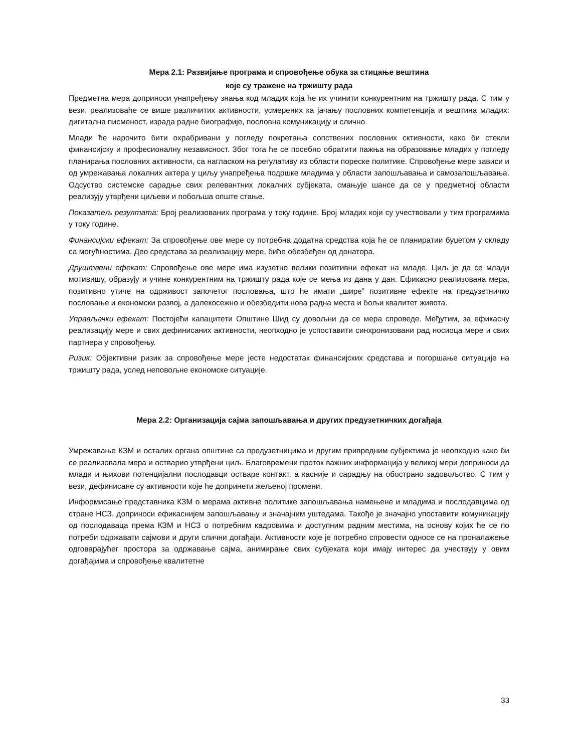Мера 2.1: Развијање програма и спровођење обука за стицање вештина
које су тражене на тржишту рада
Предметна мера доприноси унапређењу знања код младих која ће их учинити конкурентним на тржишту рада. С тим у вези, реализоваће се више различитих активности, усмерених ка јачању пословних компетенција и вештина младих: дигитална писменост, израда радне биографије, пословна комуникацију и слично.
Млади ће нарочито бити охрабривани у погледу покретања сопствених пословних сктивности, како би стекли финансијску и професионалну независност. Због тога ће се посебно обратити пажња на образовање младих у погледу планирања пословних активности, са нагласком на регулативу из области пореске политике. Спровођење мере зависи и од умрежавања локалних актера у циљу унапређења подршке младима у области запошљавања и самозапошљавања. Одсуство системске сарадње свих релевантних локалних субјеката, смањује шансе да се у предметној области реализују утврђени циљеви и побољша опште стање.
Показатељ резултата: Број реализованих програма у току године. Број младих који су учествовали у тим програмима у току године.
Финансијски ефекат: За спровођење ове мере су потребна додатна средства која ће се планиратии буџетом у складу са могућностима. Део средстава за реализацију мере, биће обезбеђен од донатора.
Друштвени ефекат: Спровођење ове мере има изузетно велики позитивни ефекат на младе. Циљ је да се млади мотивишу, образују и учине конкурентним на тржишту рада које се мења из дана у дан. Ефикасно реализована мера, позитивно утиче на одрживост започетог пословања, што ће имати „шире” позитивне ефекте на предузетничко пословање и економски развој, а далекосежно и обезбедити нова радна места и бољи квалитет живота.
Управљачки ефекат: Постојећи капацитети Општине Шид су довољни да се мера спроведе. Међутим, за ефикасну реализацију мере и свих дефинисаних активности, неопходно је успоставити синхронизовани рад носиоца мере и свих партнера у спровођењу.
Ризик: Објективни ризик за спровођење мере јесте недостатак финансијских средстава и погоршање ситуације на тржишту рада, услед неповољне економске ситуације.
Мера 2.2: Организација сајма запошљавања и других предузетничких догађаја
Умрежавање КЗМ и осталих органа општине са предузетницима и другим привредним субјектима је неопходно како би се реализовала мера и остварио утврђени циљ. Благовремени проток важних информација у великој мери доприноси да млади и њихови потенцијални послодавци остваре контакт, а касније и сарадњу на обострано задовољство. С тим у вези, дефинисане су активности које ће допринети жељеној промени.
Информисање представника КЗМ о мерама активне политике запошљавања намењене и младима и послодавцима од стране НСЗ, доприноси ефикаснијем запошљавању и значајним уштедама. Такође је значајно упоставити комуникацију од послодаваца према КЗМ и НСЗ о потребним кадровима и доступним радним местима, на основу којих ће се по потреби одржавати сајмови и други слични догађаји. Активности које је потребно спровести односе се на проналажење одговарајућег простора за одржавање сајма, анимирање свих субјеката који имају интерес да учествују у овим догађајима и спровођење квалитетне
33